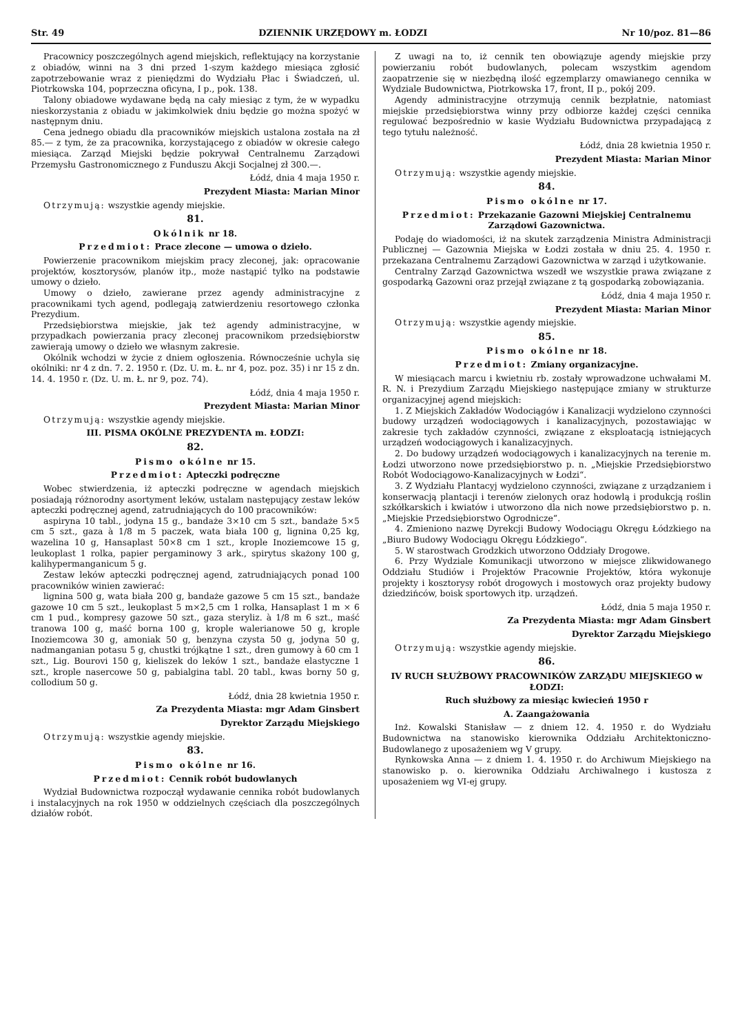Str. 49 DZIENNIK URZĘDOWY m. ŁODZI Nr 10/poz. 81—86
Pracownicy poszczególnych agend miejskich, reflektujący na korzystanie z obiadów, winni na 3 dni przed 1-szym każdego miesiąca zgłosić zapotrzebowanie wraz z pieniędzmi do Wydziału Płac i Świadczeń, ul. Piotrkowska 104, poprzeczna oficyna, I p., pok. 138.
Talony obiadowe wydawane będą na cały miesiąc z tym, że w wypadku nieskorzystania z obiadu w jakimkolwiek dniu będzie go można spożyć w następnym dniu.
Cena jednego obiadu dla pracowników miejskich ustalona została na zł 85.— z tym, że za pracownika, korzystającego z obiadów w okresie całego miesiąca. Zarząd Miejski będzie pokrywał Centralnemu Zarządowi Przemysłu Gastronomicznego z Funduszu Akcji Socjalnej zł 300.—.
Łódź, dnia 4 maja 1950 r.
Prezydent Miasta: Marian Minor
Otrzymują: wszystkie agendy miejskie.
81.
Okólnik nr 18.
Przedmiot: Prace zlecone — umowa o dzieło.
Powierzenie pracownikom miejskim pracy zleconej, jak: opracowanie projektów, kosztorysów, planów itp., może nastąpić tylko na podstawie umowy o dzieło.
Umowy o dzieło, zawierane przez agendy administracyjne z pracownikami tych agend, podlegają zatwierdzeniu resortowego członka Prezydium.
Przedsiębiorstwa miejskie, jak też agendy administracyjne, w przypadkach powierzania pracy zleconej pracownikom przedsiębiorstw zawierają umowy o dzieło we własnym zakresie.
Okólnik wchodzi w życie z dniem ogłoszenia. Równocześnie uchyla się okólniki: nr 4 z dn. 7. 2. 1950 r. (Dz. U. m. Ł. nr 4, poz. poz. 35) i nr 15 z dn. 14. 4. 1950 r. (Dz. U. m. Ł. nr 9, poz. 74).
Łódź, dnia 4 maja 1950 r.
Prezydent Miasta: Marian Minor
Otrzymują: wszystkie agendy miejskie.
III. PISMA OKÓLNE PREZYDENTA m. ŁODZI:
82.
Pismo okólne nr 15.
Przedmiot: Apteczki podręczne
Wobec stwierdzenia, iż apteczki podręczne w agendach miejskich posiadają różnorodny asortyment leków, ustalam następujący zestaw leków apteczki podręcznej agend, zatrudniających do 100 pracowników:
aspiryna 10 tabl., jodyna 15 g., bandaże 3×10 cm 5 szt., bandaże 5×5 cm 5 szt., gaza à 1/8 m 5 paczek, wata biała 100 g, lignina 0,25 kg, wazelina 10 g, Hansaplast 50×8 cm 1 szt., krople Inoziemcowe 15 g, leukoplast 1 rolka, papier pergaminowy 3 ark., spirytus skażony 100 g, kalihypermanganicum 5 g.
Zestaw leków apteczki podręcznej agend, zatrudniających ponad 100 pracowników winien zawierać:
lignina 500 g, wata biała 200 g, bandaże gazowe 5 cm 15 szt., bandaże gazowe 10 cm 5 szt., leukoplast 5 m×2,5 cm 1 rolka, Hansaplast 1 m × 6 cm 1 pud., kompresy gazowe 50 szt., gaza steryliz. à 1/8 m 6 szt., maść tranowa 100 g, maść borna 100 g, krople walerianowe 50 g, krople Inoziemcowa 30 g, amoniak 50 g, benzyna czysta 50 g, jodyna 50 g, nadmanganian potasu 5 g, chustki trójkątne 1 szt., dren gumowy à 60 cm 1 szt., Lig. Bourovi 150 g, kieliszek do leków 1 szt., bandaże elastyczne 1 szt., krople nasercowe 50 g, pabialgina tabl. 20 tabl., kwas borny 50 g, collodium 50 g.
Łódź, dnia 28 kwietnia 1950 r.
Za Prezydenta Miasta: mgr Adam Ginsbert
Dyrektor Zarządu Miejskiego
Otrzymują: wszystkie agendy miejskie.
83.
Pismo okólne nr 16.
Przedmiot: Cennik robót budowlanych
Wydział Budownictwa rozpoczął wydawanie cennika robót budowlanych i instalacyjnych na rok 1950 w oddzielnych częściach dla poszczególnych działów robót.
Z uwagi na to, iż cennik ten obowiązuje agendy miejskie przy powierzaniu robót budowlanych, polecam wszystkim agendom zaopatrzenie się w niezbędną ilość egzemplarzy omawianego cennika w Wydziale Budownictwa, Piotrkowska 17, front, II p., pokój 209.
Agendy administracyjne otrzymują cennik bezpłatnie, natomiast miejskie przedsiębiorstwa winny przy odbiorze każdej części cennika regulować bezpośrednio w kasie Wydziału Budownictwa przypadającą z tego tytułu należność.
Łódź, dnia 28 kwietnia 1950 r.
Prezydent Miasta: Marian Minor
Otrzymują: wszystkie agendy miejskie.
84.
Pismo okólne nr 17.
Przedmiot: Przekazanie Gazowni Miejskiej Centralnemu Zarządowi Gazownictwa.
Podaję do wiadomości, iż na skutek zarządzenia Ministra Administracji Publicznej — Gazownia Miejska w Łodzi została w dniu 25. 4. 1950 r. przekazana Centralnemu Zarządowi Gazownictwa w zarząd i użytkowanie.
Centralny Zarząd Gazownictwa wszedł we wszystkie prawa związane z gospodarką Gazowni oraz przejął związane z tą gospodarką zobowiązania.
Łódź, dnia 4 maja 1950 r.
Prezydent Miasta: Marian Minor
Otrzymują: wszystkie agendy miejskie.
85.
Pismo okólne nr 18.
Przedmiot: Zmiany organizacyjne.
W miesiącach marcu i kwietniu rb. zostały wprowadzone uchwałami M. R. N. i Prezydium Zarządu Miejskiego następujące zmiany w strukturze organizacyjnej agend miejskich:
1. Z Miejskich Zakładów Wodociągów i Kanalizacji wydzielono czynności budowy urządzeń wodociągowych i kanalizacyjnych, pozostawiając w zakresie tych zakładów czynności, związane z eksploatacją istniejących urządzeń wodociągowych i kanalizacyjnych.
2. Do budowy urządzeń wodociągowych i kanalizacyjnych na terenie m. Łodzi utworzono nowe przedsiębiorstwo p. n. „Miejskie Przedsiębiorstwo Robót Wodociągowo-Kanalizacyjnych w Łodzi“.
3. Z Wydziału Plantacyj wydzielono czynności, związane z urządzaniem i konserwacją plantacji i terenów zielonych oraz hodowlą i produkcją roślin szkółkarskich i kwiatów i utworzono dla nich nowe przedsiębiorstwo p. n. „Miejskie Przedsiębiorstwo Ogrodnicze“.
4. Zmieniono nazwę Dyrekcji Budowy Wodociągu Okręgu Łódzkiego na „Biuro Budowy Wodociągu Okręgu Łódzkiego“.
5. W starostwach Grodzkich utworzono Oddziały Drogowe.
6. Przy Wydziale Komunikacji utworzono w miejsce zlikwidowanego Oddziału Studiów i Projektów Pracownie Projektów, która wykonuje projekty i kosztorysy robót drogowych i mostowych oraz projekty budowy dziedzińców, boisk sportowych itp. urządzeń.
Łódź, dnia 5 maja 1950 r.
Za Prezydenta Miasta: mgr Adam Ginsbert
Dyrektor Zarządu Miejskiego
Otrzymują: wszystkie agendy miejskie.
86.
IV RUCH SŁUŻBOWY PRACOWNIKÓW ZARZĄDU MIEJSKIEGO w ŁODZI:
Ruch służbowy za miesiąc kwiecień 1950 r
A. Zaangażowania
Inż. Kowalski Stanisław — z dniem 12. 4. 1950 r. do Wydziału Budownictwa na stanowisko kierownika Oddziału Architektoniczno-Budowlanego z uposażeniem wg V grupy.
Rynkowska Anna — z dniem 1. 4. 1950 r. do Archiwum Miejskiego na stanowisko p. o. kierownika Oddziału Archiwalnego i kustosza z uposażeniem wg VI-ej grupy.